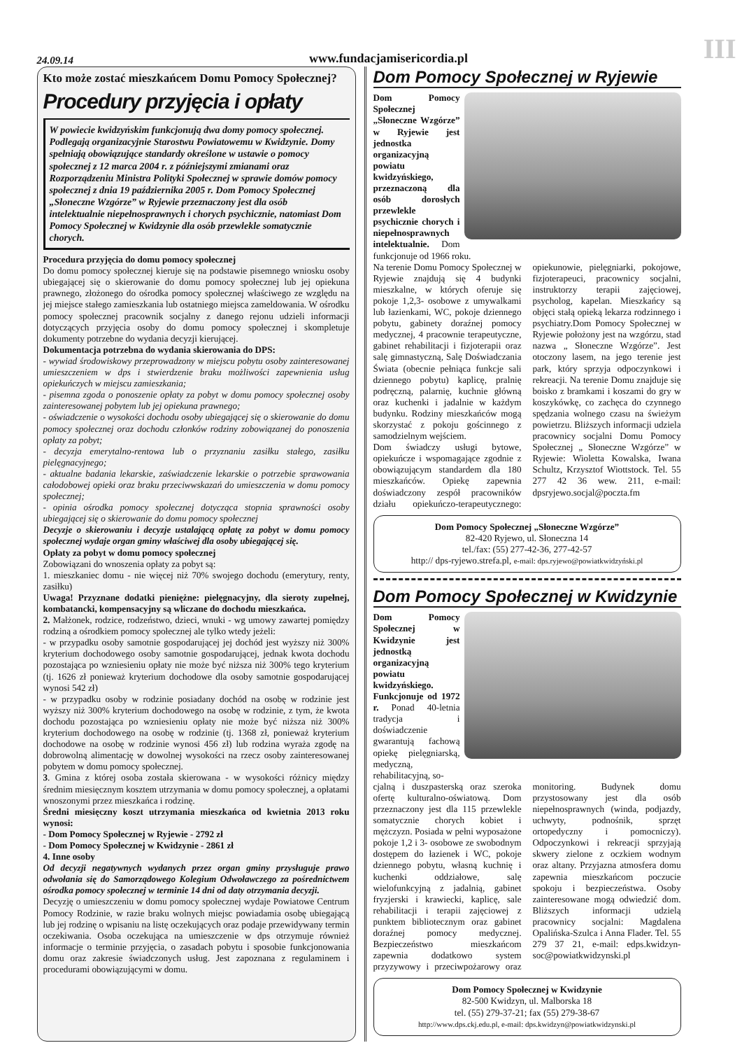24.09.14 www.fundacjamisericordia.pl III
Kto może zostać mieszkańcem Domu Pomocy Społecznej?
Procedury przyjęcia i opłaty
W powiecie kwidzyńskim funkcjonują dwa domy pomocy społecznej. Podlegają organizacyjnie Starostwu Powiatowemu w Kwidzynie. Domy spełniają obowiązujące standardy określone w ustawie o pomocy społecznej z 12 marca 2004 r. z późniejszymi zmianami oraz Rozporządzeniu Ministra Polityki Społecznej w sprawie domów pomocy społecznej z dnia 19 października 2005 r. Dom Pomocy Społecznej „Słoneczne Wzgórze” w Ryjewie przeznaczony jest dla osób intelektualnie niepełnosprawnych i chorych psychicznie, natomiast Dom Pomocy Społecznej w Kwidzynie dla osób przewlekle somatycznie chorych.
Procedura przyjęcia do domu pomocy społecznej
Do domu pomocy społecznej kieruje się na podstawie pisemnego wniosku osoby ubiegającej się o skierowanie do domu pomocy społecznej lub jej opiekuna prawnego, złożonego do ośrodka pomocy społecznej właściwego ze względu na jej miejsce stałego zamieszkania lub ostatniego miejsca zameldowania. W ośrodku pomocy społecznej pracownik socjalny z danego rejonu udzieli informacji dotyczących przyjęcia osoby do domu pomocy społecznej i skompletuje dokumenty potrzebne do wydania decyzji kierującej.
Dokumentacja potrzebna do wydania skierowania do DPS:
- wywiad środowiskowy przeprowadzony w miejscu pobytu osoby zainteresowanej umieszczeniem w dps i stwierdzenie braku możliwości zapewnienia usług opiekuńczych w miejscu zamieszkania;
- pisemna zgoda o ponoszenie opłaty za pobyt w domu pomocy społecznej osoby zainteresowanej pobytem lub jej opiekuna prawnego;
- oświadczenie o wysokości dochodu osoby ubiegającej się o skierowanie do domu pomocy społecznej oraz dochodu członków rodziny zobowiązanej do ponoszenia opłaty za pobyt;
- decyzja emerytalno-rentowa lub o przyznaniu zasiłku stałego, zasiłku pielęgnacyjnego;
- aktualne badania lekarskie, zaświadczenie lekarskie o potrzebie sprawowania całodobowej opieki oraz braku przeciwwskazań do umieszczenia w domu pomocy społecznej;
- opinia ośrodka pomocy społecznej dotycząca stopnia sprawności osoby ubiegającej się o skierowanie do domu pomocy społecznej
Decyzje o skierowaniu i decyzje ustalającą opłatę za pobyt w domu pomocy społecznej wydaje organ gminy właściwej dla osoby ubiegającej się.
Opłaty za pobyt w domu pomocy społecznej
Zobowiązani do wnoszenia opłaty za pobyt są:
1. mieszkaniec domu - nie więcej niż 70% swojego dochodu (emerytury, renty, zasiłku)
Uwaga! Przyznane dodatki pieniężne: pielęgnacyjny, dla sieroty zupełnej, kombatancki, kompensacyjny są wliczane do dochodu mieszkańca.
2. Małżonek, rodzice, rodzeństwo, dzieci, wnuki - wg umowy zawartej pomiędzy rodziną a ośrodkiem pomocy społecznej ale tylko wtedy jeżeli:
- w przypadku osoby samotnie gospodarującej jej dochód jest wyższy niż 300% kryterium dochodowego osoby samotnie gospodarującej, jednak kwota dochodu pozostająca po wzniesieniu opłaty nie może być niższa niż 300% tego kryterium (tj. 1626 zł ponieważ kryterium dochodowe dla osoby samotnie gospodarującej wynosi 542 zł)
- w przypadku osoby w rodzinie posiadany dochód na osobę w rodzinie jest wyższy niż 300% kryterium dochodowego na osobę w rodzinie, z tym, że kwota dochodu pozostająca po wzniesieniu opłaty nie może być niższa niż 300% kryterium dochodowego na osobę w rodzinie (tj. 1368 zł, ponieważ kryterium dochodowe na osobę w rodzinie wynosi 456 zł) lub rodzina wyraża zgodę na dobrowolną alimentację w dowolnej wysokości na rzecz osoby zainteresowanej pobytem w domu pomocy społecznej.
3. Gmina z której osoba została skierowana - w wysokości różnicy między średnim miesięcznym kosztem utrzymania w domu pomocy społecznej, a opłatami wnoszonymi przez mieszkańca i rodzinę.
Średni miesięczny koszt utrzymania mieszkańca od kwietnia 2013 roku wynosi:
- Dom Pomocy Społecznej w Ryjewie - 2792 zł
- Dom Pomocy Społecznej w Kwidzynie - 2861 zł
4. Inne osoby
Od decyzji negatywnych wydanych przez organ gminy przysługuje prawo odwołania się do Samorządowego Kolegium Odwoławczego za pośrednictwem ośrodka pomocy społecznej w terminie 14 dni od daty otrzymania decyzji.
Decyzję o umieszczeniu w domu pomocy społecznej wydaje Powiatowe Centrum Pomocy Rodzinie, w razie braku wolnych miejsc powiadamia osobę ubiegającą lub jej rodzinę o wpisaniu na listę oczekujących oraz podaje przewidywany termin oczekiwania. Osoba oczekująca na umieszczenie w dps otrzymuje również informacje o terminie przyjęcia, o zasadach pobytu i sposobie funkcjonowania domu oraz zakresie świadczonych usług. Jest zapoznana z regulaminem i procedurami obowiązującymi w domu.
Dom Pomocy Społecznej w Ryjewie
Dom Pomocy Społecznej „Słoneczne Wzgórze” w Ryjewie jest jednostka organizacyjną powiatu kwidzyńskiego, przeznaczoną dla osób dorosłych przewlekle psychicznie chorych i niepełnosprawnych intelektualnie. Dom funkcjonuje od 1966 roku.
Na terenie Domu Pomocy Społecznej w Ryjewie znajdują się 4 budynki mieszkalne, w których oferuje się pokoje 1,2,3- osobowe z umywalkami lub łazienkami, WC, pokoje dziennego pobytu, gabinety doraźnej pomocy medycznej, 4 pracownie terapeutyczne, gabinet rehabilitacji i fizjoterapii oraz salę gimnastyczną, Salę Doświadczania Świata (obecnie pełniąca funkcje sali dziennego pobytu) kaplicę, pralnię podręczną, palarnię, kuchnie główną oraz kuchenki i jadalnie w każdym budynku. Rodziny mieszkańców mogą skorzystać z pokoju gościnnego z samodzielnym wejściem.
Dom świadczy usługi bytowe, opiekuńcze i wspomagające zgodnie z obowiązującym standardem dla 180 mieszkańców. Opiekę zapewnia doświadczony zespół pracowników działu opiekuńczo-terapeutycznego: opiekunowie, pielęgniarki, pokojowe, fizjoterapeuci, pracownicy socjalni, instruktorzy terapii zajęciowej, psycholog, kapelan. Mieszkańcy są objęci stałą opieką lekarza rodzinnego i psychiatry.Dom Pomocy Społecznej w Ryjewie położony jest na wzgórzu, stad nazwa „ Słoneczne Wzgórze”. Jest otoczony lasem, na jego terenie jest park, który sprzyja odpoczynkowi i rekreacji. Na terenie Domu znajduje się boisko z bramkami i koszami do gry w koszykówkę, co zachęca do czynnego spędzania wolnego czasu na świeżym powietrzu. Bliższych informacji udziela pracownicy socjalni Domu Pomocy Społecznej „ Słoneczne Wzgórze” w Ryjewie: Wioletta Kowalska, Iwana Schultz, Krzysztof Wiottstock. Tel. 55 277 42 36 wew. 211, e-mail: dpsryjewo.socjal@poczta.fm
Dom Pomocy Społecznej „Słoneczne Wzgórze”
82-420 Ryjewo, ul. Słoneczna 14
tel./fax: (55) 277-42-36, 277-42-57
http:// dps-ryjewo.strefa.pl, e-mail: dps.ryjewo@powiatkwidzyński.pl
Dom Pomocy Społecznej w Kwidzynie
Dom Pomocy Społecznej w Kwidzynie jest jednostką organizacyjną powiatu kwidzyńskiego. Funkcjonuje od 1972 r. Ponad 40-letnia tradycja i doświadczenie gwarantują fachową opiekę pielęgniarską, medyczną, rehabilitacyjną, so-
cjalną i duszpasterską oraz szeroka ofertę kulturalno-oświatową. Dom przeznaczony jest dla 115 przewlekle somatycznie chorych kobiet i mężczyzn. Posiada w pełni wyposażone pokoje 1,2 i 3- osobowe ze swobodnym dostępem do łazienek i WC, pokoje dziennego pobytu, własną kuchnię i kuchenki oddziałowe, salę wielofunkcyjną z jadalnią, gabinet fryzjerski i krawiecki, kaplicę, sale rehabilitacji i terapii zajęciowej z punktem bibliotecznym oraz gabinet doraźnej pomocy medycznej. Bezpieczeństwo mieszkańcom zapewnia dodatkowo system przyzywowy i przeciwpożarowy oraz monitoring. Budynek domu przystosowany jest dla osób niepełnosprawnych (winda, podjazdy, uchwyty, podnośnik, sprzęt ortopedyczny i pomocniczy). Odpoczynkowi i rekreacji sprzyjają skwery zielone z oczkiem wodnym oraz altany. Przyjazna atmosfera domu zapewnia mieszkańcom poczucie spokoju i bezpieczeństwa. Osoby zainteresowane mogą odwiedzić dom. Bliższych informacji udzielą pracownicy socjalni: Magdalena Opalińska-Szulca i Anna Flader. Tel. 55 279 37 21, e-mail: edps.kwidzyn-soc@powiatkwidzynski.pl
Dom Pomocy Społecznej w Kwidzynie
82-500 Kwidzyn, ul. Malborska 18
tel. (55) 279-37-21; fax (55) 279-38-67
http://www.dps.ckj.edu.pl, e-mail: dps.kwidzyn@powiatkwidzynski.pl